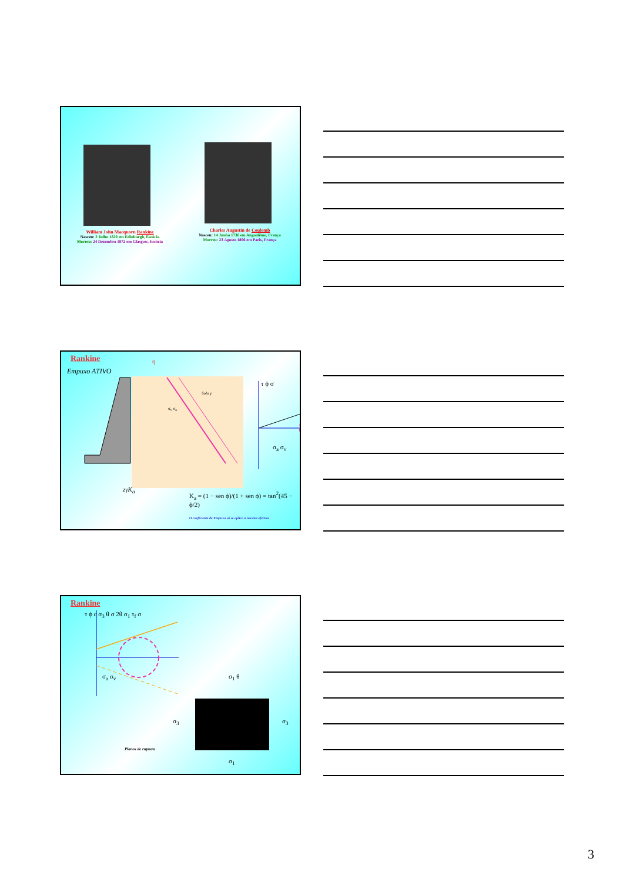William John Macquorn Rankine
Nasceu: 2 Julho 1820 em Edinburgh, Escócia
Morreu: 24 Dezembro 1872 em Glasgow, Escócia
Charles Augustin de Coulomb
Nasceu: 14 Junho 1736 em Angoulême, França
Morreu: 23 Agosto 1806 em Paris, França
Rankine
Empuxo ATIVO
q
Solo γ
σ<sub>v</sub> σ<sub>a</sub>
τ ϕ σ
σ<sub>a</sub> σ<sub>v</sub>
zγK<sub>a</sub>
K<sub>a</sub> = (1 − sen ϕ)/(1 + sen ϕ) = tan<sup>2</sup>(45 − ϕ/2)
O coeficiente de Empuxo só se aplica a tensões efetivas
Rankine
τ ϕ c σ<sub>3</sub> θ σ 2θ σ<sub>1</sub> τ<sub>f</sub> σ
σ<sub>a</sub> σ<sub>v</sub> σ<sub>1</sub> θ
σ<sub>3</sub> σ<sub>3</sub>
Planos de ruptura
σ<sub>1</sub>
3